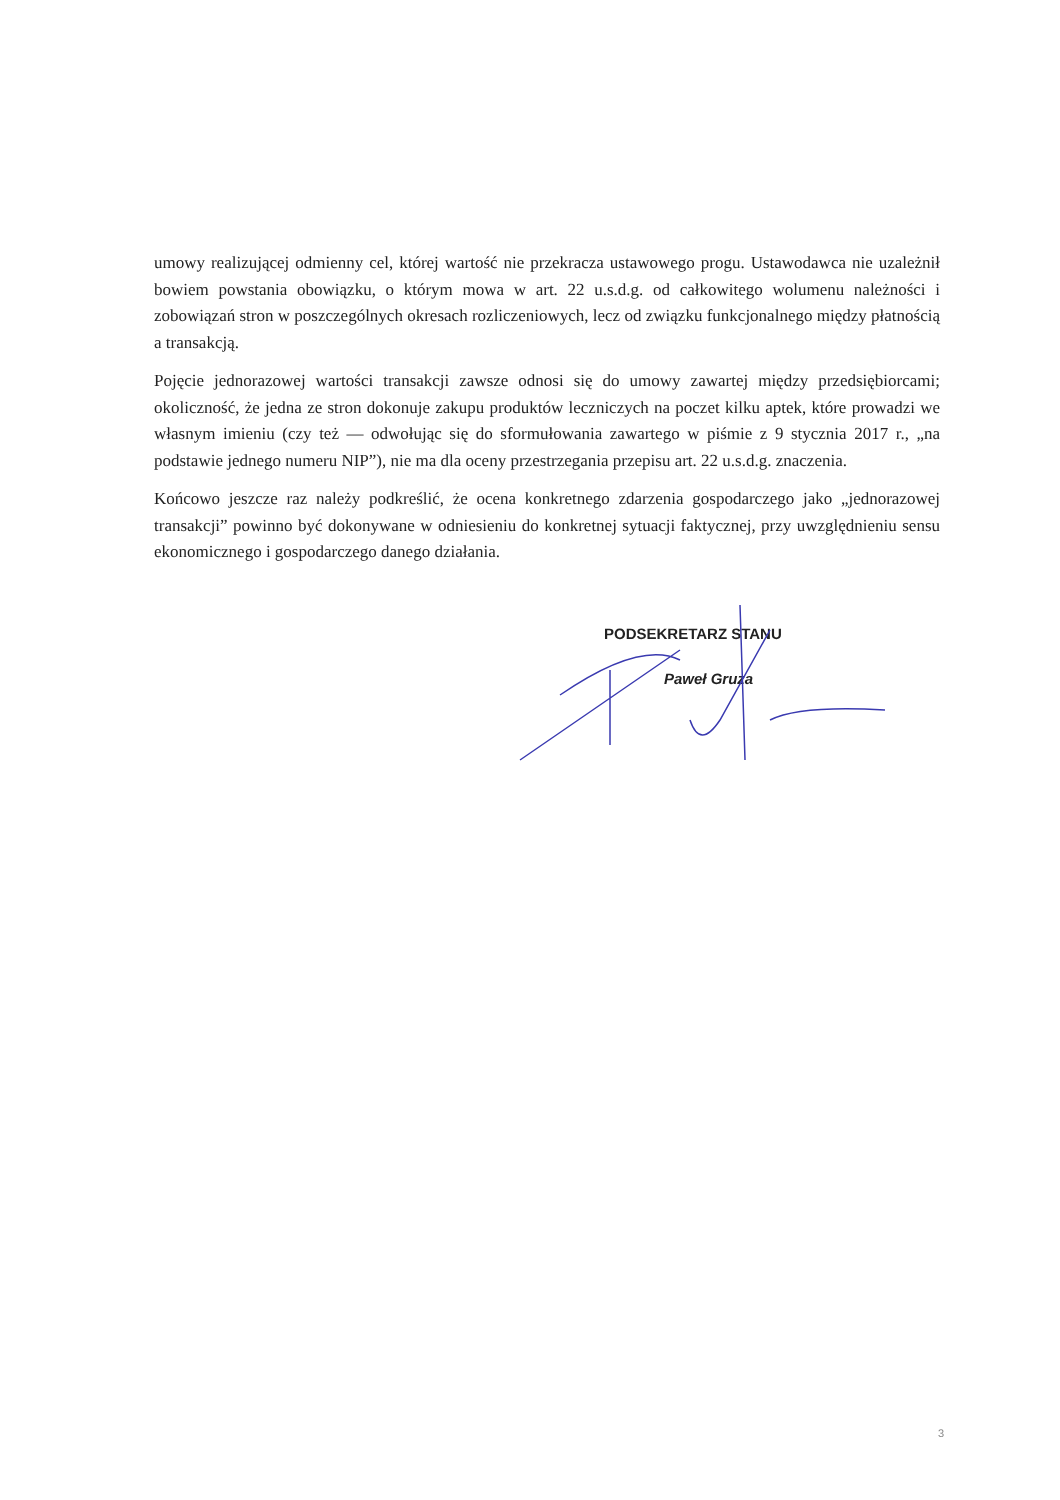umowy realizującej odmienny cel, której wartość nie przekracza ustawowego progu. Ustawodawca nie uzależnił bowiem powstania obowiązku, o którym mowa w art. 22 u.s.d.g. od całkowitego wolumenu należności i zobowiązań stron w poszczególnych okresach rozliczeniowych, lecz od związku funkcjonalnego między płatnością a transakcją.
Pojęcie jednorazowej wartości transakcji zawsze odnosi się do umowy zawartej między przedsiębiorcami; okoliczność, że jedna ze stron dokonuje zakupu produktów leczniczych na poczet kilku aptek, które prowadzi we własnym imieniu (czy też — odwołując się do sformułowania zawartego w piśmie z 9 stycznia 2017 r., „na podstawie jednego numeru NIP”), nie ma dla oceny przestrzegania przepisu art. 22 u.s.d.g. znaczenia.
Końcowo jeszcze raz należy podkreślić, że ocena konkretnego zdarzenia gospodarczego jako „jednorazowej transakcji” powinno być dokonywane w odniesieniu do konkretnej sytuacji faktycznej, przy uwzględnieniu sensu ekonomicznego i gospodarczego danego działania.
PODSEKRETARZ STANU
Paweł Gruza
3